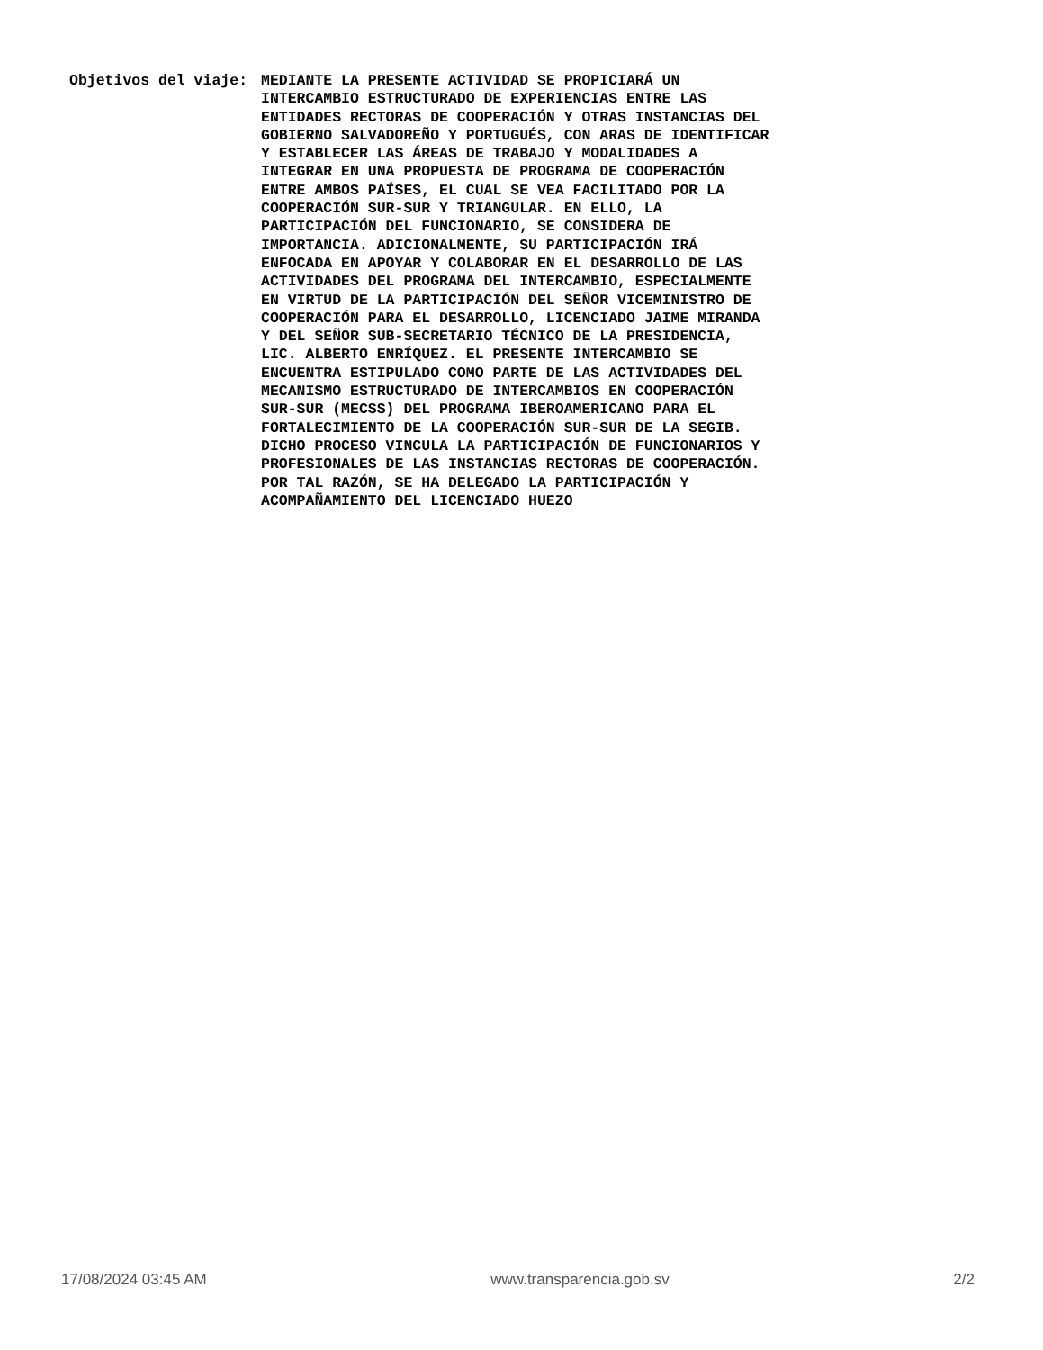Objetivos del viaje:
MEDIANTE LA PRESENTE ACTIVIDAD SE PROPICIARÁ UN INTERCAMBIO ESTRUCTURADO DE EXPERIENCIAS ENTRE LAS ENTIDADES RECTORAS DE COOPERACIÓN Y OTRAS INSTANCIAS DEL GOBIERNO SALVADOREÑO Y PORTUGUÉS, CON ARAS DE IDENTIFICAR Y ESTABLECER LAS ÁREAS DE TRABAJO Y MODALIDADES A INTEGRAR EN UNA PROPUESTA DE PROGRAMA DE COOPERACIÓN ENTRE AMBOS PAÍSES, EL CUAL SE VEA FACILITADO POR LA COOPERACIÓN SUR-SUR Y TRIANGULAR. EN ELLO, LA PARTICIPACIÓN DEL FUNCIONARIO, SE CONSIDERA DE IMPORTANCIA. ADICIONALMENTE, SU PARTICIPACIÓN IRÁ ENFOCADA EN APOYAR Y COLABORAR EN EL DESARROLLO DE LAS ACTIVIDADES DEL PROGRAMA DEL INTERCAMBIO, ESPECIALMENTE EN VIRTUD DE LA PARTICIPACIÓN DEL SEÑOR VICEMINISTRO DE COOPERACIÓN PARA EL DESARROLLO, LICENCIADO JAIME MIRANDA Y DEL SEÑOR SUB-SECRETARIO TÉCNICO DE LA PRESIDENCIA, LIC. ALBERTO ENRÍQUEZ. EL PRESENTE INTERCAMBIO SE ENCUENTRA ESTIPULADO COMO PARTE DE LAS ACTIVIDADES DEL MECANISMO ESTRUCTURADO DE INTERCAMBIOS EN COOPERACIÓN SUR-SUR (MECSS) DEL PROGRAMA IBEROAMERICANO PARA EL FORTALECIMIENTO DE LA COOPERACIÓN SUR-SUR DE LA SEGIB. DICHO PROCESO VINCULA LA PARTICIPACIÓN DE FUNCIONARIOS Y PROFESIONALES DE LAS INSTANCIAS RECTORAS DE COOPERACIÓN. POR TAL RAZÓN, SE HA DELEGADO LA PARTICIPACIÓN Y ACOMPAÑAMIENTO DEL LICENCIADO HUEZO
17/08/2024 03:45 AM www.transparencia.gob.sv 2/2